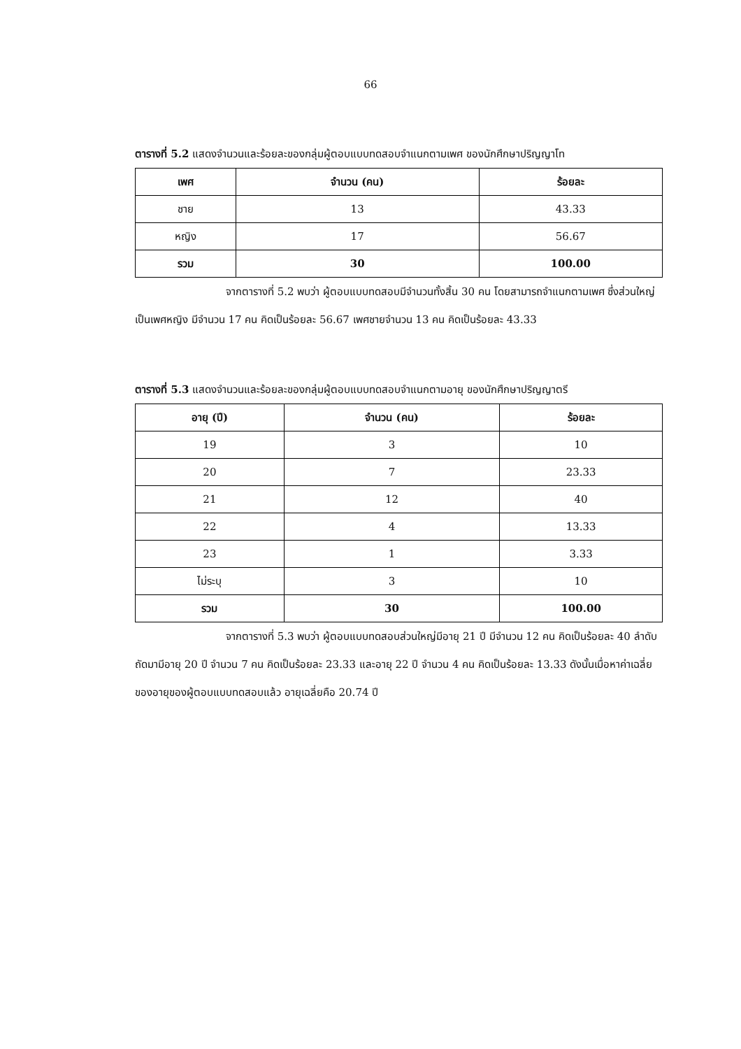66
ตารางที่ 5.2 แสดงจำนวนและร้อยละของกลุ่มผู้ตอบแบบทดสอบจำแนกตามเพศ ของนักศึกษาปริญญาโท
| เพศ | จำนวน (คน) | ร้อยละ |
| --- | --- | --- |
| ชาย | 13 | 43.33 |
| หญิง | 17 | 56.67 |
| รวม | 30 | 100.00 |
จากตารางที่ 5.2 พบว่า ผู้ตอบแบบทดสอบมีจำนวนทั้งสิ้น 30 คน โดยสามารถจำแนกตามเพศ ซึ่งส่วนใหญ่เป็นเพศหญิง มีจำนวน 17 คน คิดเป็นร้อยละ 56.67 เพศชายจำนวน 13 คน คิดเป็นร้อยละ 43.33
ตารางที่ 5.3 แสดงจำนวนและร้อยละของกลุ่มผู้ตอบแบบทดสอบจำแนกตามอายุ ของนักศึกษาปริญญาตรี
| อายุ (ปี) | จำนวน (คน) | ร้อยละ |
| --- | --- | --- |
| 19 | 3 | 10 |
| 20 | 7 | 23.33 |
| 21 | 12 | 40 |
| 22 | 4 | 13.33 |
| 23 | 1 | 3.33 |
| ไม่ระบุ | 3 | 10 |
| รวม | 30 | 100.00 |
จากตารางที่ 5.3 พบว่า ผู้ตอบแบบทดสอบส่วนใหญ่มีอายุ 21 ปี มีจำนวน 12 คน คิดเป็นร้อยละ 40 ลำดับถัดมามีอายุ 20 ปี จำนวน 7 คน คิดเป็นร้อยละ 23.33 และอายุ 22 ปี จำนวน 4 คน คิดเป็นร้อยละ 13.33 ดังนั้นเมื่อหาค่าเฉลี่ยของอายุของผู้ตอบแบบทดสอบแล้ว อายุเฉลี่ยคือ 20.74 ปี